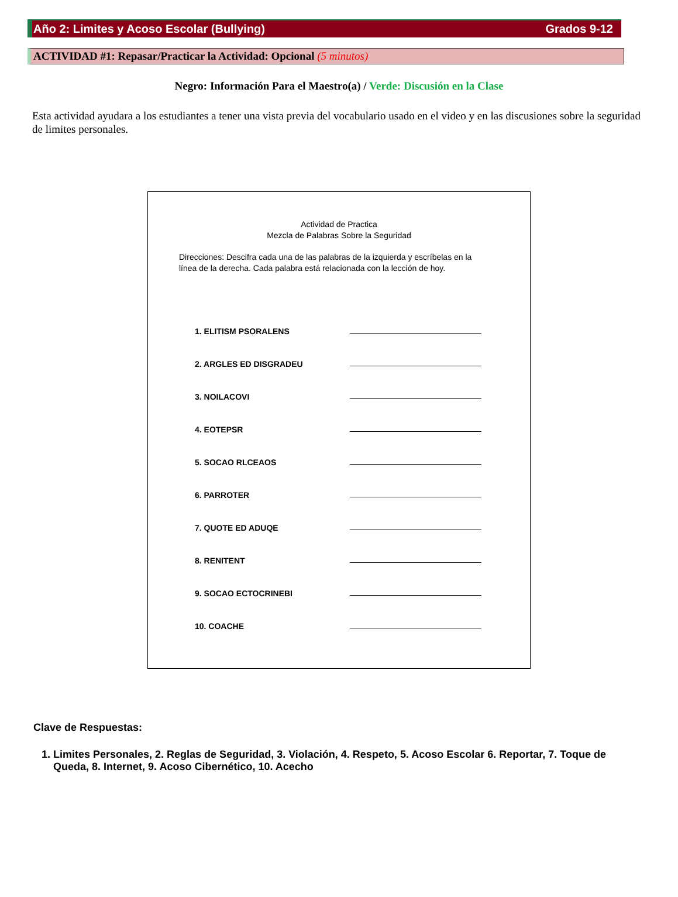Año 2: Limites y Acoso Escolar (Bullying) Grados 9-12
ACTIVIDAD #1: Repasar/Practicar la Actividad: Opcional (5 minutos)
Negro: Información Para el Maestro(a) / Verde: Discusión en la Clase
Esta actividad ayudara a los estudiantes a tener una vista previa del vocabulario usado en el video y en las discusiones sobre la seguridad de limites personales.
Actividad de Practica
Mezcla de Palabras Sobre la Seguridad
Direcciones: Descifra cada una de las palabras de la izquierda y escríbelas en la línea de la derecha. Cada palabra está relacionada con la lección de hoy.
1. ELITISM PSORALENS
2. ARGLES ED DISGRADEU
3. NOILACOVI
4. EOTEPSR
5. SOCAO RLCEAOS
6. PARROTER
7. QUOTE ED ADUQE
8. RENITENT
9. SOCAO ECTOCRINEBI
10. COACHE
Clave de Respuestas:
1. Limites Personales, 2. Reglas de Seguridad, 3. Violación, 4. Respeto, 5. Acoso Escolar 6. Reportar, 7. Toque de Queda, 8. Internet, 9. Acoso Cibernético, 10. Acecho